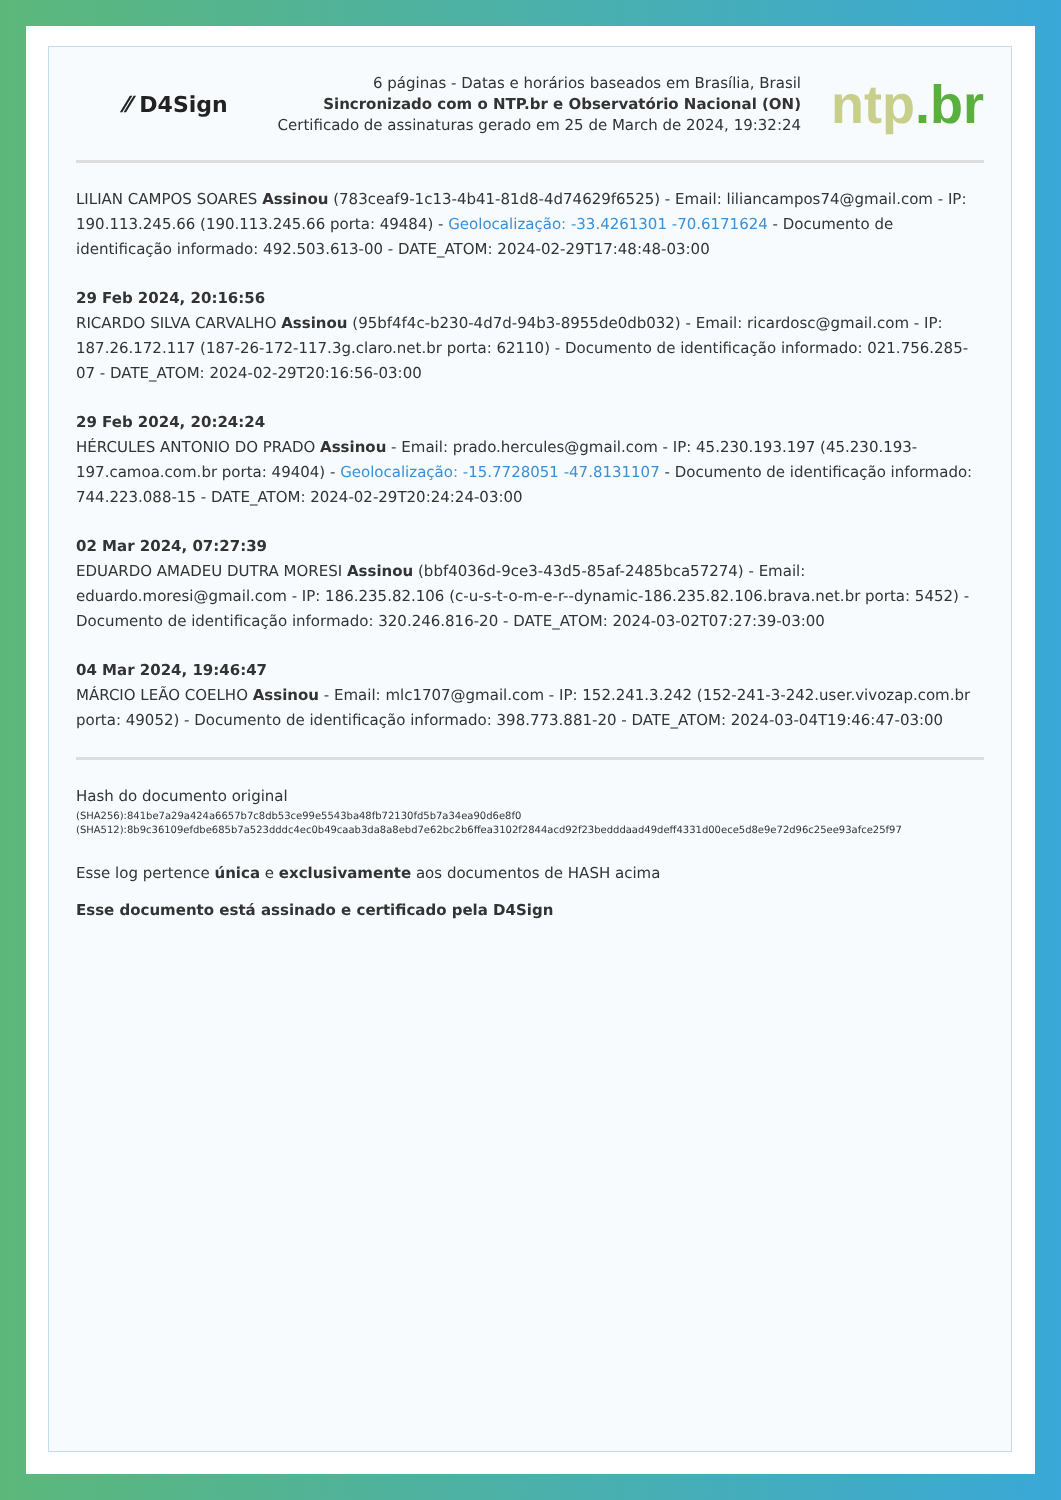⁄⁄ D4Sign
6 páginas - Datas e horários baseados em Brasília, Brasil
Sincronizado com o NTP.br e Observatório Nacional (ON)
Certificado de assinaturas gerado em 25 de March de 2024, 19:32:24
ntp.br
LILIAN CAMPOS SOARES Assinou (783ceaf9-1c13-4b41-81d8-4d74629f6525) - Email: liliancampos74@gmail.com - IP: 190.113.245.66 (190.113.245.66 porta: 49484) - Geolocalização: -33.4261301 -70.6171624 - Documento de identificação informado: 492.503.613-00 - DATE_ATOM: 2024-02-29T17:48:48-03:00
29 Feb 2024, 20:16:56
RICARDO SILVA CARVALHO Assinou (95bf4f4c-b230-4d7d-94b3-8955de0db032) - Email: ricardosc@gmail.com - IP: 187.26.172.117 (187-26-172-117.3g.claro.net.br porta: 62110) - Documento de identificação informado: 021.756.285-07 - DATE_ATOM: 2024-02-29T20:16:56-03:00
29 Feb 2024, 20:24:24
HÉRCULES ANTONIO DO PRADO Assinou - Email: prado.hercules@gmail.com - IP: 45.230.193.197 (45.230.193-197.camoa.com.br porta: 49404) - Geolocalização: -15.7728051 -47.8131107 - Documento de identificação informado: 744.223.088-15 - DATE_ATOM: 2024-02-29T20:24:24-03:00
02 Mar 2024, 07:27:39
EDUARDO AMADEU DUTRA MORESI Assinou (bbf4036d-9ce3-43d5-85af-2485bca57274) - Email: eduardo.moresi@gmail.com - IP: 186.235.82.106 (c-u-s-t-o-m-e-r--dynamic-186.235.82.106.brava.net.br porta: 5452) - Documento de identificação informado: 320.246.816-20 - DATE_ATOM: 2024-03-02T07:27:39-03:00
04 Mar 2024, 19:46:47
MÁRCIO LEÃO COELHO Assinou - Email: mlc1707@gmail.com - IP: 152.241.3.242 (152-241-3-242.user.vivozap.com.br porta: 49052) - Documento de identificação informado: 398.773.881-20 - DATE_ATOM: 2024-03-04T19:46:47-03:00
Hash do documento original
(SHA256):841be7a29a424a6657b7c8db53ce99e5543ba48fb72130fd5b7a34ea90d6e8f0
(SHA512):8b9c36109efdbe685b7a523dddc4ec0b49caab3da8a8ebd7e62bc2b6ffea3102f2844acd92f23bedddaad49deff4331d00ece5d8e9e72d96c25ee93afce25f97
Esse log pertence única e exclusivamente aos documentos de HASH acima
Esse documento está assinado e certificado pela D4Sign